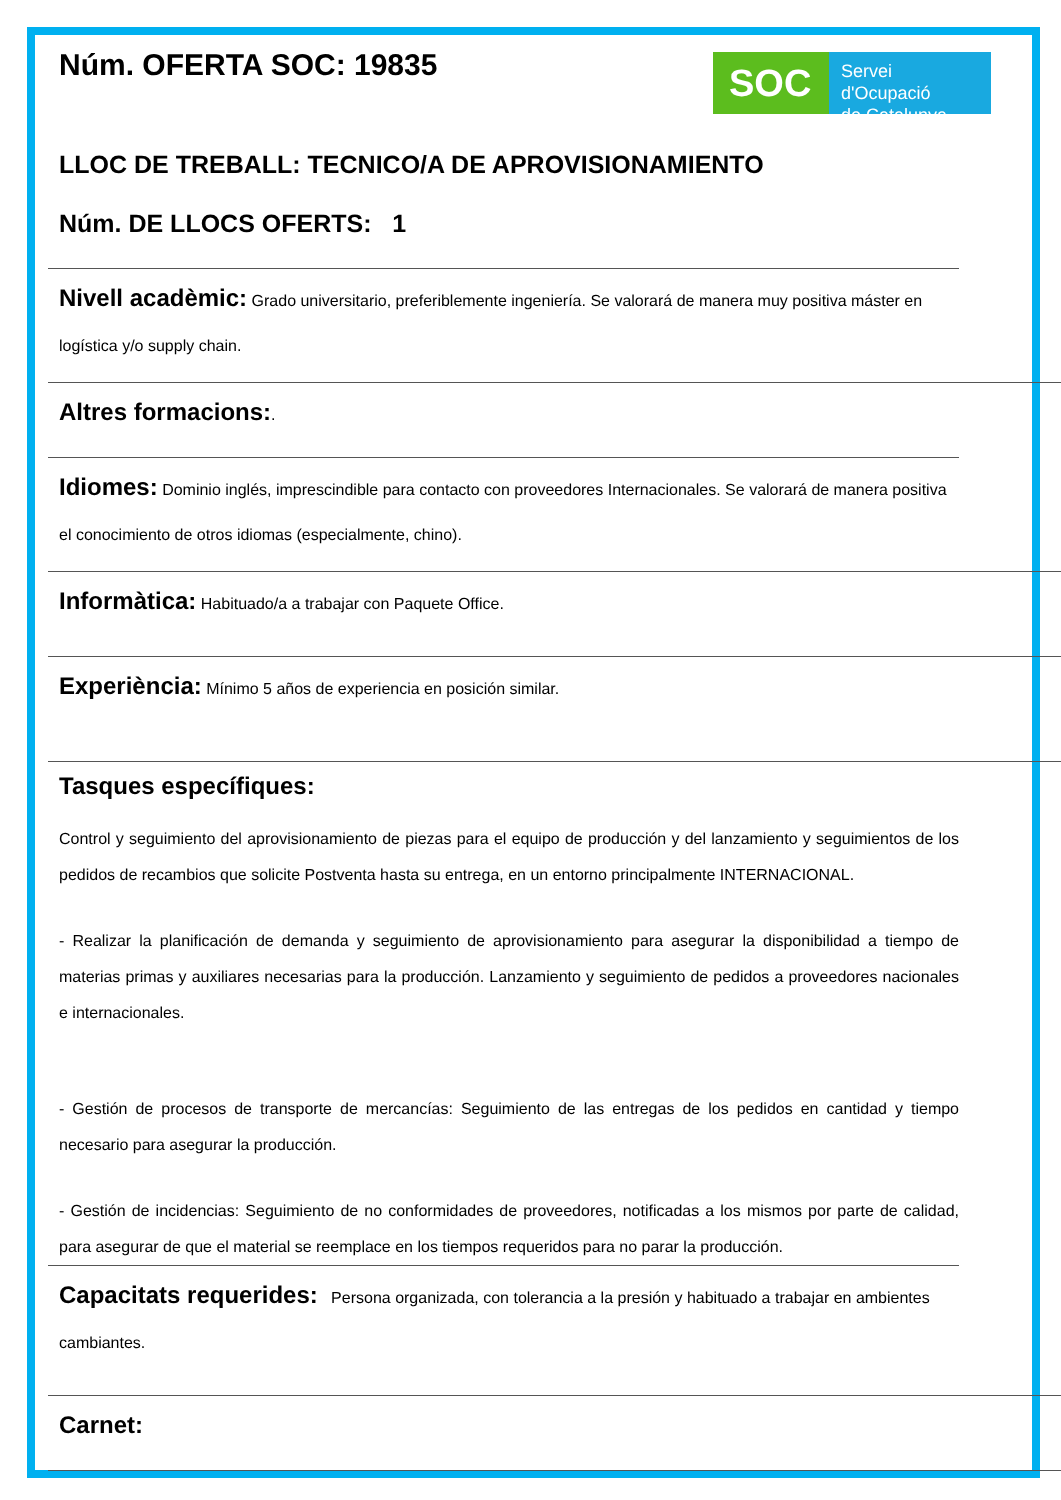Núm. OFERTA SOC: 19835
SOC
Servei d'Ocupació
de Catalunya
LLOC DE TREBALL: TECNICO/A DE APROVISIONAMIENTO
Núm. DE LLOCS OFERTS: 1
Nivell acadèmic: Grado universitario, preferiblemente ingeniería. Se valorará de manera muy positiva máster en logística y/o supply chain.
Altres formacions:.
Idiomes: Dominio inglés, imprescindible para contacto con proveedores Internacionales. Se valorará de manera positiva el conocimiento de otros idiomas (especialmente, chino).
Informàtica: Habituado/a a trabajar con Paquete Office.
Experiència: Mínimo 5 años de experiencia en posición similar.
Tasques específiques:
Control y seguimiento del aprovisionamiento de piezas para el equipo de producción y del lanzamiento y seguimientos de los pedidos de recambios que solicite Postventa hasta su entrega, en un entorno principalmente INTERNACIONAL.
- Realizar la planificación de demanda y seguimiento de aprovisionamiento para asegurar la disponibilidad a tiempo de materias primas y auxiliares necesarias para la producción. Lanzamiento y seguimiento de pedidos a proveedores nacionales e internacionales.
- Gestión de procesos de transporte de mercancías: Seguimiento de las entregas de los pedidos en cantidad y tiempo necesario para asegurar la producción.
- Gestión de incidencias: Seguimiento de no conformidades de proveedores, notificadas a los mismos por parte de calidad, para asegurar de que el material se reemplace en los tiempos requeridos para no parar la producción.
Capacitats requerides: Persona organizada, con tolerancia a la presión y habituado a trabajar en ambientes cambiantes.
Carnet: